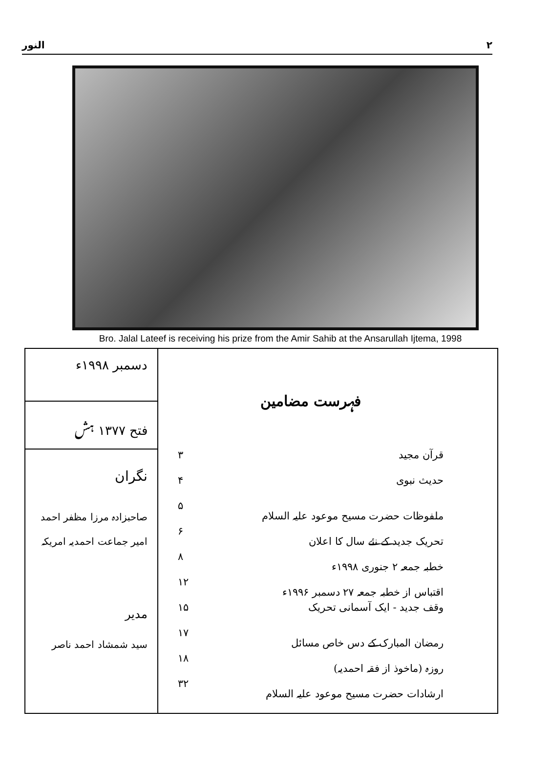النور ٢
Bro. Jalal Lateef is receiving his prize from the Amir Sahib at the Ansarullah Ijtema, 1998
| دسمبر ۱۹۹۸ء فتح ۱۳۷۷ ہش نگران صاحبزادہ مرزا مظفر احمد امیر جماعت احمدیہ امریکہ مدیر سید شمشاد احمد ناصر | فہرست مضامین قرآن مجید ۳ حدیث نبوی ۴ ملفوظات حضرت مسیح موعود علیہ السلام ۵ تحریک جدید کے نئے سال کا اعلان ۶ خطبہ جمعہ ۲ جنوری ۱۹۹۸ء ۸ اقتباس از خطبہ جمعہ ۲۷ دسمبر ۱۹۹۶ء ۱۲ وقف جدید - ایک آسمانی تحریک ۱۵ رمضان المبارک کے دس خاص مسائل ۱۷ روزہ (ماخوذ از فقہ احمدیہ) ۱۸ ارشادات حضرت مسیح موعود علیہ السلام ۳۲ |